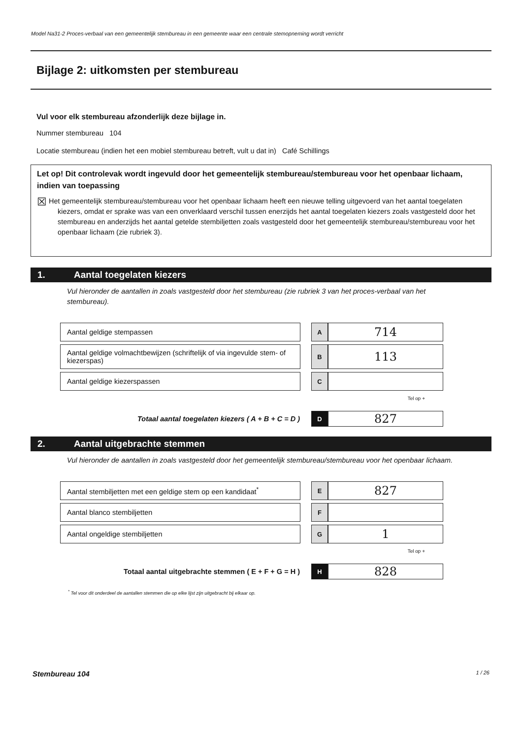Model Na31-2 Proces-verbaal van een gemeentelijk stembureau in een gemeente waar een centrale stemopneming wordt verricht
Bijlage 2: uitkomsten per stembureau
Vul voor elk stembureau afzonderlijk deze bijlage in.
Nummer stembureau 104
Locatie stembureau (indien het een mobiel stembureau betreft, vult u dat in) Café Schillings
Let op! Dit controlevak wordt ingevuld door het gemeentelijk stembureau/stembureau voor het openbaar lichaam, indien van toepassing
☒ Het gemeentelijk stembureau/stembureau voor het openbaar lichaam heeft een nieuwe telling uitgevoerd van het aantal toegelaten kiezers, omdat er sprake was van een onverklaard verschil tussen enerzijds het aantal toegelaten kiezers zoals vastgesteld door het stembureau en anderzijds het aantal getelde stembiljetten zoals vastgesteld door het gemeentelijk stembureau/stembureau voor het openbaar lichaam (zie rubriek 3).
1. Aantal toegelaten kiezers
Vul hieronder de aantallen in zoals vastgesteld door het stembureau (zie rubriek 3 van het proces-verbaal van het stembureau).
| Aantal geldige stempassen | | A | 714 |
| Aantal geldige volmachtbewijzen (schriftelijk of via ingevulde stem- of kiezerspas) | | B | 113 |
| Aantal geldige kiezerspassen | | C | |
Tel op +
| Totaal aantal toegelaten kiezers ( A + B + C = D ) | | D | 827 |
2. Aantal uitgebrachte stemmen
Vul hieronder de aantallen in zoals vastgesteld door het gemeentelijk stembureau/stembureau voor het openbaar lichaam.
| Aantal stembiljetten met een geldige stem op een kandidaat<sup>*</sup> | | E | 827 |
| Aantal blanco stembiljetten | | F | |
| Aantal ongeldige stembiljetten | | G | 1 |
Tel op +
| Totaal aantal uitgebrachte stemmen ( E + F + G = H ) | | H | 828 |
<sup>*</sup> Tel voor dit onderdeel de aantallen stemmen die op elke lijst zijn uitgebracht bij elkaar op.
Stembureau 104 1 / 26